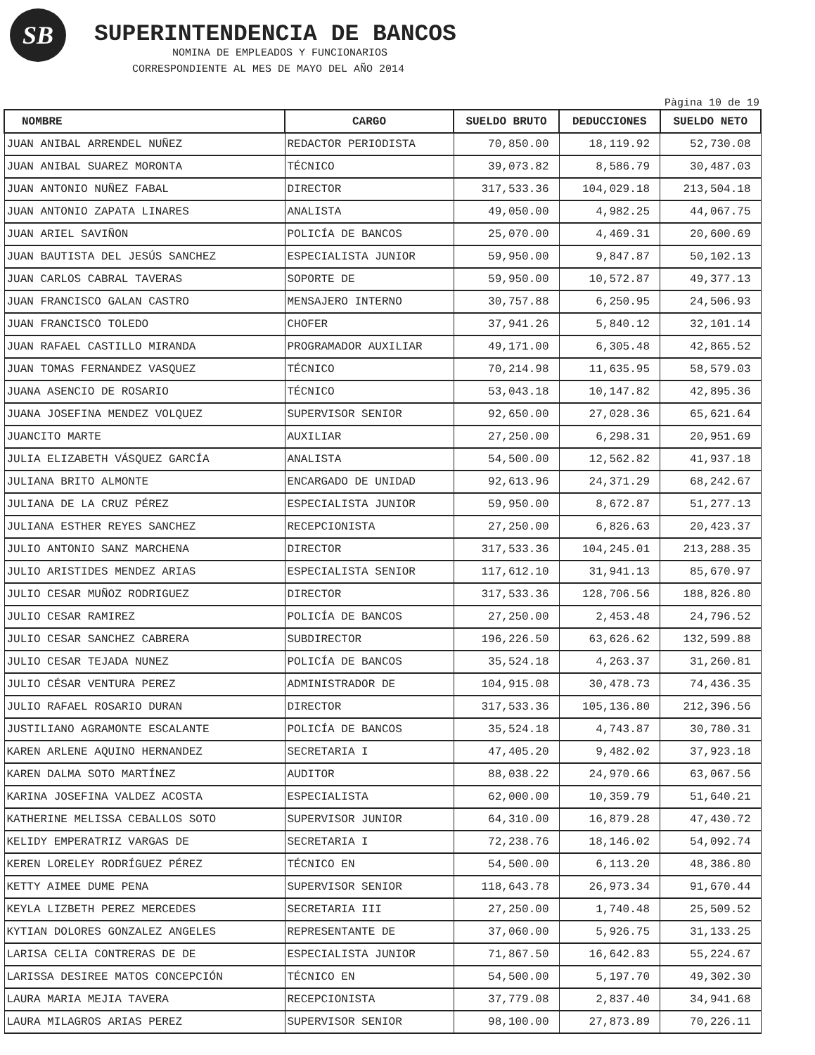SB
SUPERINTENDENCIA DE BANCOS
NOMINA DE EMPLEADOS Y FUNCIONARIOS
CORRESPONDIENTE AL MES DE MAYO DEL AÑO 2014
Pàgina 10 de 19
| NOMBRE | CARGO | SUELDO BRUTO | DEDUCCIONES | SUELDO NETO |
| --- | --- | --- | --- | --- |
| JUAN ANIBAL ARRENDEL NUÑEZ | REDACTOR PERIODISTA | 70,850.00 | 18,119.92 | 52,730.08 |
| JUAN ANIBAL SUAREZ MORONTA | TÉCNICO | 39,073.82 | 8,586.79 | 30,487.03 |
| JUAN ANTONIO NUÑEZ FABAL | DIRECTOR | 317,533.36 | 104,029.18 | 213,504.18 |
| JUAN ANTONIO ZAPATA LINARES | ANALISTA | 49,050.00 | 4,982.25 | 44,067.75 |
| JUAN ARIEL SAVIÑON | POLICÍA DE BANCOS | 25,070.00 | 4,469.31 | 20,600.69 |
| JUAN BAUTISTA DEL JESÚS SANCHEZ | ESPECIALISTA JUNIOR | 59,950.00 | 9,847.87 | 50,102.13 |
| JUAN CARLOS CABRAL TAVERAS | SOPORTE DE | 59,950.00 | 10,572.87 | 49,377.13 |
| JUAN FRANCISCO GALAN CASTRO | MENSAJERO INTERNO | 30,757.88 | 6,250.95 | 24,506.93 |
| JUAN FRANCISCO TOLEDO | CHOFER | 37,941.26 | 5,840.12 | 32,101.14 |
| JUAN RAFAEL CASTILLO MIRANDA | PROGRAMADOR AUXILIAR | 49,171.00 | 6,305.48 | 42,865.52 |
| JUAN TOMAS FERNANDEZ VASQUEZ | TÉCNICO | 70,214.98 | 11,635.95 | 58,579.03 |
| JUANA ASENCIO DE ROSARIO | TÉCNICO | 53,043.18 | 10,147.82 | 42,895.36 |
| JUANA JOSEFINA MENDEZ VOLQUEZ | SUPERVISOR SENIOR | 92,650.00 | 27,028.36 | 65,621.64 |
| JUANCITO MARTE | AUXILIAR | 27,250.00 | 6,298.31 | 20,951.69 |
| JULIA ELIZABETH VÁSQUEZ GARCÍA | ANALISTA | 54,500.00 | 12,562.82 | 41,937.18 |
| JULIANA BRITO ALMONTE | ENCARGADO DE UNIDAD | 92,613.96 | 24,371.29 | 68,242.67 |
| JULIANA DE LA CRUZ PÉREZ | ESPECIALISTA JUNIOR | 59,950.00 | 8,672.87 | 51,277.13 |
| JULIANA ESTHER REYES SANCHEZ | RECEPCIONISTA | 27,250.00 | 6,826.63 | 20,423.37 |
| JULIO ANTONIO SANZ MARCHENA | DIRECTOR | 317,533.36 | 104,245.01 | 213,288.35 |
| JULIO ARISTIDES MENDEZ ARIAS | ESPECIALISTA SENIOR | 117,612.10 | 31,941.13 | 85,670.97 |
| JULIO CESAR MUÑOZ RODRIGUEZ | DIRECTOR | 317,533.36 | 128,706.56 | 188,826.80 |
| JULIO CESAR RAMIREZ | POLICÍA DE BANCOS | 27,250.00 | 2,453.48 | 24,796.52 |
| JULIO CESAR SANCHEZ CABRERA | SUBDIRECTOR | 196,226.50 | 63,626.62 | 132,599.88 |
| JULIO CESAR TEJADA NUNEZ | POLICÍA DE BANCOS | 35,524.18 | 4,263.37 | 31,260.81 |
| JULIO CÉSAR VENTURA PEREZ | ADMINISTRADOR DE | 104,915.08 | 30,478.73 | 74,436.35 |
| JULIO RAFAEL ROSARIO DURAN | DIRECTOR | 317,533.36 | 105,136.80 | 212,396.56 |
| JUSTILIANO AGRAMONTE ESCALANTE | POLICÍA DE BANCOS | 35,524.18 | 4,743.87 | 30,780.31 |
| KAREN ARLENE AQUINO HERNANDEZ | SECRETARIA I | 47,405.20 | 9,482.02 | 37,923.18 |
| KAREN DALMA SOTO MARTÍNEZ | AUDITOR | 88,038.22 | 24,970.66 | 63,067.56 |
| KARINA JOSEFINA VALDEZ ACOSTA | ESPECIALISTA | 62,000.00 | 10,359.79 | 51,640.21 |
| KATHERINE MELISSA CEBALLOS SOTO | SUPERVISOR JUNIOR | 64,310.00 | 16,879.28 | 47,430.72 |
| KELIDY EMPERATRIZ VARGAS DE | SECRETARIA I | 72,238.76 | 18,146.02 | 54,092.74 |
| KEREN LORELEY RODRÍGUEZ PÉREZ | TÉCNICO EN | 54,500.00 | 6,113.20 | 48,386.80 |
| KETTY AIMEE DUME PENA | SUPERVISOR SENIOR | 118,643.78 | 26,973.34 | 91,670.44 |
| KEYLA LIZBETH PEREZ MERCEDES | SECRETARIA III | 27,250.00 | 1,740.48 | 25,509.52 |
| KYTIAN DOLORES GONZALEZ ANGELES | REPRESENTANTE DE | 37,060.00 | 5,926.75 | 31,133.25 |
| LARISA CELIA CONTRERAS DE DE | ESPECIALISTA JUNIOR | 71,867.50 | 16,642.83 | 55,224.67 |
| LARISSA DESIREE MATOS CONCEPCIÓN | TÉCNICO EN | 54,500.00 | 5,197.70 | 49,302.30 |
| LAURA MARIA MEJIA TAVERA | RECEPCIONISTA | 37,779.08 | 2,837.40 | 34,941.68 |
| LAURA MILAGROS ARIAS PEREZ | SUPERVISOR SENIOR | 98,100.00 | 27,873.89 | 70,226.11 |